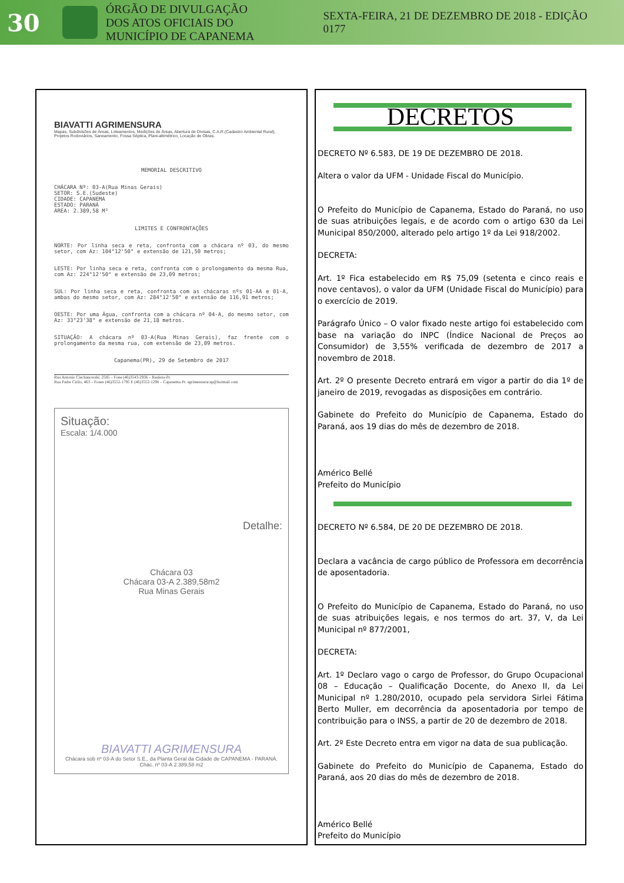30
ÓRGÃO DE DIVULGAÇÃO
DOS ATOS OFICIAIS DO
MUNICÍPIO DE CAPANEMA
SEXTA-FEIRA, 21 DE DEZEMBRO DE 2018 - EDIÇÃO 0177
BIAVATTI AGRIMENSURA
Mapas, Subdivisões de Áreas, Loteamentos, Medições de Áreas, Abertura de Divisas, C.A.R.(Cadastro Ambiental Rural), Projetos Rodoviários, Saneamento, Fossa Séptica, Plani-altimétrico, Locação de Obras.
MEMORIAL DESCRITIVO
CHÁCARA Nº: 03-A(Rua Minas Gerais)
SETOR: S.E.(Sudeste)
CIDADE: CAPANEMA
ESTADO: PARANÁ
ÁREA: 2.389,58 M²
LIMITES E CONFRONTAÇÕES
NORTE: Por linha seca e reta, confronta com a chácara nº 03, do mesmo setor, com Az: 104°12'50" e extensão de 121,50 metros;
LESTE: Por linha seca e reta, confronta com o prolongamento da mesma Rua, com Az: 224°12'50" e extensão de 23,09 metros;
SUL: Por linha seca e reta, confronta com as chácaras nºs 01-AA e 01-A, ambas do mesmo setor, com Az: 284°12'50" e extensão de 116,91 metros;
OESTE: Por uma Água, confronta com a chácara nº 04-A, do mesmo setor, com Az: 33°23'38" e extensão de 21,18 metros.
SITUAÇÃO: A chácara nº 03-A(Rua Minas Gerais), faz frente com o prolongamento da mesma rua, com extensão de 23,09 metros.
Capanema(PR), 29 de Setembro de 2017
Rua Antonio Ciechanowski, 2585 – Fone (46)3543-2936 – Realeza-Pr.
Rua Padre Cirilo, 463 – Fones (46)3552-1795 E (46)3552-1298 – Capanema-Pr. agrimensuracap@hotmail.com
Situação:
Escala: 1/4.000
Detalhe:
Chácara 03
Chácara 03-A 2.389,58m2
Rua Minas Gerais
BIAVATTI AGRIMENSURA
Chácara sob nº 03-A do Setor S.E., da Planta Geral da Cidade de CAPANEMA - PARANÁ. Chác. nº 03-A 2.389,58 m2
DECRETOS
DECRETO Nº 6.583, DE 19 DE DEZEMBRO DE 2018.
Altera o valor da UFM - Unidade Fiscal do Município.
O Prefeito do Município de Capanema, Estado do Paraná, no uso de suas atribuições legais, e de acordo com o artigo 630 da Lei Municipal 850/2000, alterado pelo artigo 1º da Lei 918/2002.
DECRETA:
Art. 1º Fica estabelecido em R$ 75,09 (setenta e cinco reais e nove centavos), o valor da UFM (Unidade Fiscal do Município) para o exercício de 2019.
Parágrafo Único – O valor fixado neste artigo foi estabelecido com base na variação do INPC (Índice Nacional de Preços ao Consumidor) de 3,55% verificada de dezembro de 2017 a novembro de 2018.
Art. 2º O presente Decreto entrará em vigor a partir do dia 1º de janeiro de 2019, revogadas as disposições em contrário.
Gabinete do Prefeito do Município de Capanema, Estado do Paraná, aos 19 dias do mês de dezembro de 2018.
Américo Bellé
Prefeito do Município
DECRETO Nº 6.584, DE 20 DE DEZEMBRO DE 2018.
Declara a vacância de cargo público de Professora em decorrência de aposentadoria.
O Prefeito do Município de Capanema, Estado do Paraná, no uso de suas atribuições legais, e nos termos do art. 37, V, da Lei Municipal nº 877/2001,
DECRETA:
Art. 1º Declaro vago o cargo de Professor, do Grupo Ocupacional 08 – Educação – Qualificação Docente, do Anexo II, da Lei Municipal nº 1.280/2010, ocupado pela servidora Sirlei Fátima Berto Muller, em decorrência da aposentadoria por tempo de contribuição para o INSS, a partir de 20 de dezembro de 2018.
Art. 2º Este Decreto entra em vigor na data de sua publicação.
Gabinete do Prefeito do Município de Capanema, Estado do Paraná, aos 20 dias do mês de dezembro de 2018.
Américo Bellé
Prefeito do Município